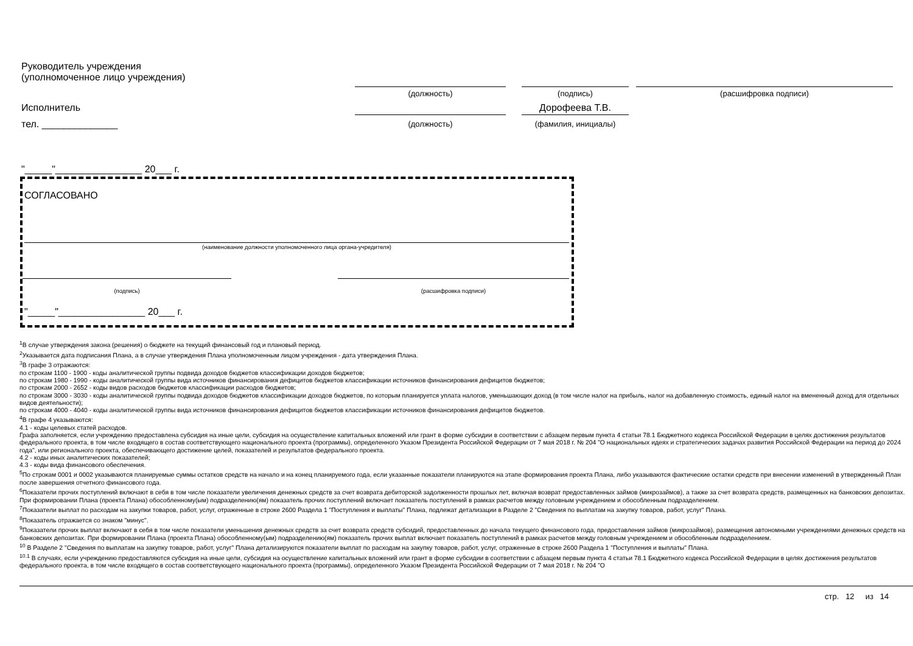Руководитель учреждения
(уполномоченное лицо учреждения)
(должность) (подпись) (расшифровка подписи)
Исполнитель Дорофеева Т.В.
(должность) (фамилия, инициалы)
тел. ______________
"_____"________________ 20___ г.
СОГЛАСОВАНО
(наименование должности уполномоченного лица органа-учредителя)
(подпись) (расшифровка подписи)
"_____"________________ 20___ г.
<sup>1</sup> В случае утверждения закона (решения) о бюджете на текущий финансовый год и плановый период.
<sup>2</sup> Указывается дата подписания Плана, а в случае утверждения Плана уполномоченным лицом учреждения - дата утверждения Плана.
<sup>3</sup> В графе 3 отражаются:
по строкам 1100 - 1900 - коды аналитической группы подвида доходов бюджетов классификации доходов бюджетов;
по строкам 1980 - 1990 - коды аналитической группы вида источников финансирования дефицитов бюджетов классификации источников финансирования дефицитов бюджетов;
по строкам 2000 - 2652 - коды видов расходов бюджетов классификации расходов бюджетов;
по строкам 3000 - 3030 - коды аналитической группы подвида доходов бюджетов классификации доходов бюджетов, по которым планируется уплата налогов, уменьшающих доход (в том числе налог на прибыль, налог на добавленную стоимость, единый налог на вмененный доход для отдельных видов деятельности);
по строкам 4000 - 4040 - коды аналитической группы вида источников финансирования дефицитов бюджетов классификации источников финансирования дефицитов бюджетов.
<sup>4</sup> В графе 4 указываются:
4.1 - коды целевых статей расходов.
Графа заполняется, если учреждению предоставлена субсидия на иные цели, субсидия на осуществление капитальных вложений или грант в форме субсидии в соответствии с абзацем первым пункта 4 статьи 78.1 Бюджетного кодекса Российской Федерации в целях достижения результатов федерального проекта, в том числе входящего в состав соответствующего национального проекта (программы), определенного Указом Президента Российской Федерации от 7 мая 2018 г. № 204 "О национальных идеях и стратегических задачах развития Российской Федерации на период до 2024 года", или регионального проекта, обеспечивающего достижение целей, показателей и результатов федерального проекта.
4.2 - коды иных аналитических показателей;
4.3 - коды вида финансового обеспечения.
<sup>5</sup> По строкам 0001 и 0002 указываются планируемые суммы остатков средств на начало и на конец планируемого года, если указанные показатели планируются на этапе формирования проекта Плана, либо указываются фактические остатки средств при внесении изменений в утвержденный План после завершения отчетного финансового года.
<sup>6</sup> Показатели прочих поступлений включают в себя в том числе показатели увеличения денежных средств за счет возврата дебиторской задолженности прошлых лет, включая возврат предоставленных займов (микрозаймов), а также за счет возврата средств, размещенных на банковских депозитах. При формировании Плана (проекта Плана) обособленному(ым) подразделению(ям) показатель прочих поступлений включает показатель поступлений в рамках расчетов между головным учреждением и обособленным подразделением.
<sup>7</sup> Показатели выплат по расходам на закупки товаров, работ, услуг, отраженные в строке 2600 Раздела 1 "Поступления и выплаты" Плана, подлежат детализации в Разделе 2 "Сведения по выплатам на закупку товаров, работ, услуг" Плана.
<sup>8</sup> Показатель отражается со знаком "минус".
<sup>9</sup> Показатели прочих выплат включают в себя в том числе показатели уменьшения денежных средств за счет возврата средств субсидий, предоставленных до начала текущего финансового года, предоставления займов (микрозаймов), размещения автономными учреждениями денежных средств на банковских депозитах. При формировании Плана (проекта Плана) обособленному(ым) подразделению(ям) показатель прочих выплат включает показатель поступлений в рамках расчетов между головным учреждением и обособленным подразделением.
<sup>10</sup> В Разделе 2 "Сведения по выплатам на закупку товаров, работ, услуг" Плана детализируются показатели выплат по расходам на закупку товаров, работ, услуг, отраженные в строке 2600 Раздела 1 "Поступления и выплаты" Плана.
<sup>10.1</sup> В случаях, если учреждению предоставляются субсидия на иные цели, субсидия на осуществление капитальных вложений или грант в форме субсидии в соответствии с абзацем первым пункта 4 статьи 78.1 Бюджетного кодекса Российской Федерации в целях достижения результатов федерального проекта, в том числе входящего в состав соответствующего национального проекта (программы), определенного Указом Президента Российской Федерации от 7 мая 2018 г. № 204 "О
стр. 12 из 14